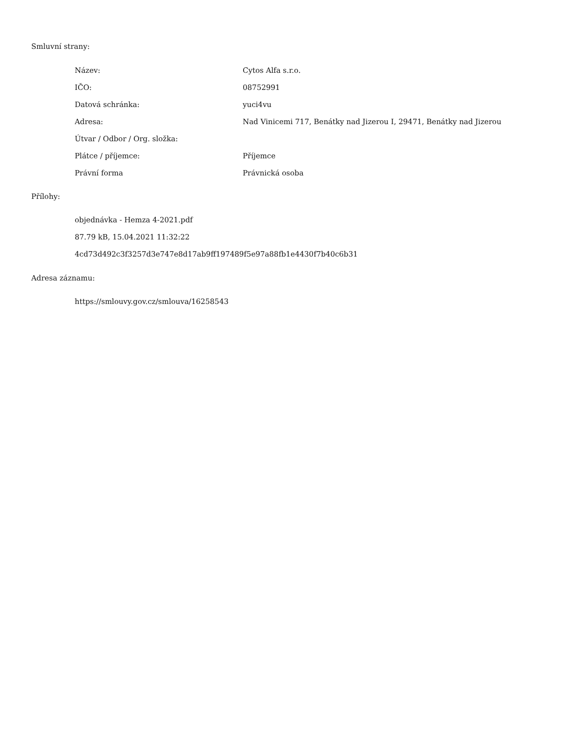Smluvní strany:
| Název: | Cytos Alfa s.r.o. |
| IČO: | 08752991 |
| Datová schránka: | yuci4vu |
| Adresa: | Nad Vinicemi 717, Benátky nad Jizerou I, 29471, Benátky nad Jizerou |
| Útvar / Odbor / Org. složka: | |
| Plátce / příjemce: | Příjemce |
| Právní forma | Právnická osoba |
Přílohy:
objednávka - Hemza 4-2021.pdf
87.79 kB, 15.04.2021 11:32:22
4cd73d492c3f3257d3e747e8d17ab9ff197489f5e97a88fb1e4430f7b40c6b31
Adresa záznamu:
https://smlouvy.gov.cz/smlouva/16258543